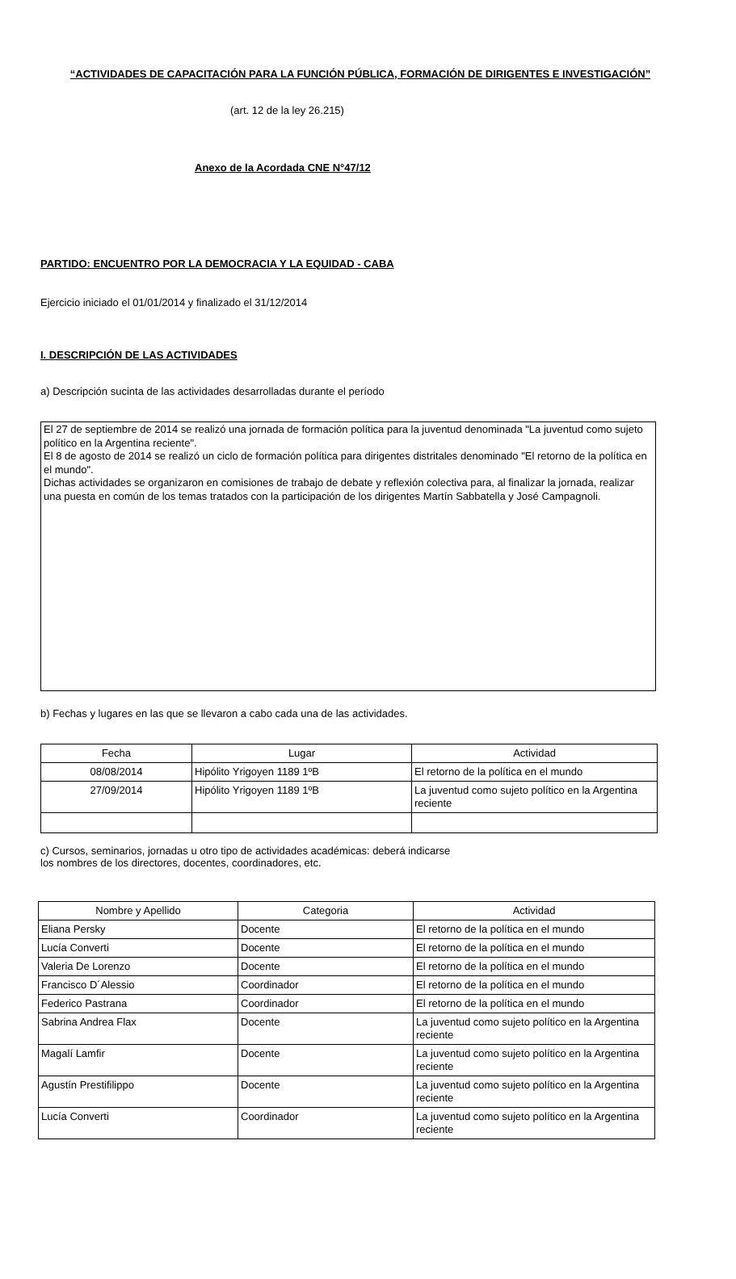“ACTIVIDADES DE CAPACITACIÓN PARA LA FUNCIÓN PÚBLICA, FORMACIÓN DE DIRIGENTES E INVESTIGACIÓN”
(art. 12 de la ley 26.215)
Anexo de la Acordada CNE N°47/12
PARTIDO: ENCUENTRO POR LA DEMOCRACIA Y LA EQUIDAD - CABA
Ejercicio iniciado el 01/01/2014 y finalizado el 31/12/2014
I. DESCRIPCIÓN DE LAS ACTIVIDADES
a) Descripción sucinta de las actividades desarrolladas durante el período
El 27 de septiembre de 2014 se realizó una jornada de formación política para la juventud denominada "La juventud como sujeto político en la Argentina reciente".
El 8 de agosto de 2014 se realizó un ciclo de formación política para dirigentes distritales denominado "El retorno de la política en el mundo".
Dichas actividades se organizaron en comisiones de trabajo de debate y reflexión colectiva para, al finalizar la jornada, realizar una puesta en común de los temas tratados con la participación de los dirigentes Martín Sabbatella y José Campagnoli.
b) Fechas y lugares en las que se llevaron a cabo cada una de las actividades.
| Fecha | Lugar | Actividad |
| --- | --- | --- |
| 08/08/2014 | Hipólito Yrigoyen 1189 1ºB | El retorno de la política en el mundo |
| 27/09/2014 | Hipólito Yrigoyen 1189 1ºB | La juventud como sujeto político en la Argentina reciente |
c) Cursos, seminarios, jornadas u otro tipo de actividades académicas: deberá indicarse
los nombres de los directores, docentes, coordinadores, etc.
| Nombre y Apellido | Categoria | Actividad |
| --- | --- | --- |
| Eliana Persky | Docente | El retorno de la política en el mundo |
| Lucía Converti | Docente | El retorno de la política en el mundo |
| Valeria De Lorenzo | Docente | El retorno de la política en el mundo |
| Francisco D´Alessio | Coordinador | El retorno de la política en el mundo |
| Federico Pastrana | Coordinador | El retorno de la política en el mundo |
| Sabrina Andrea Flax | Docente | La juventud como sujeto político en la Argentina reciente |
| Magalí Lamfir | Docente | La juventud como sujeto político en la Argentina reciente |
| Agustín Prestifilippo | Docente | La juventud como sujeto político en la Argentina reciente |
| Lucía Converti | Coordinador | La juventud como sujeto político en la Argentina reciente |